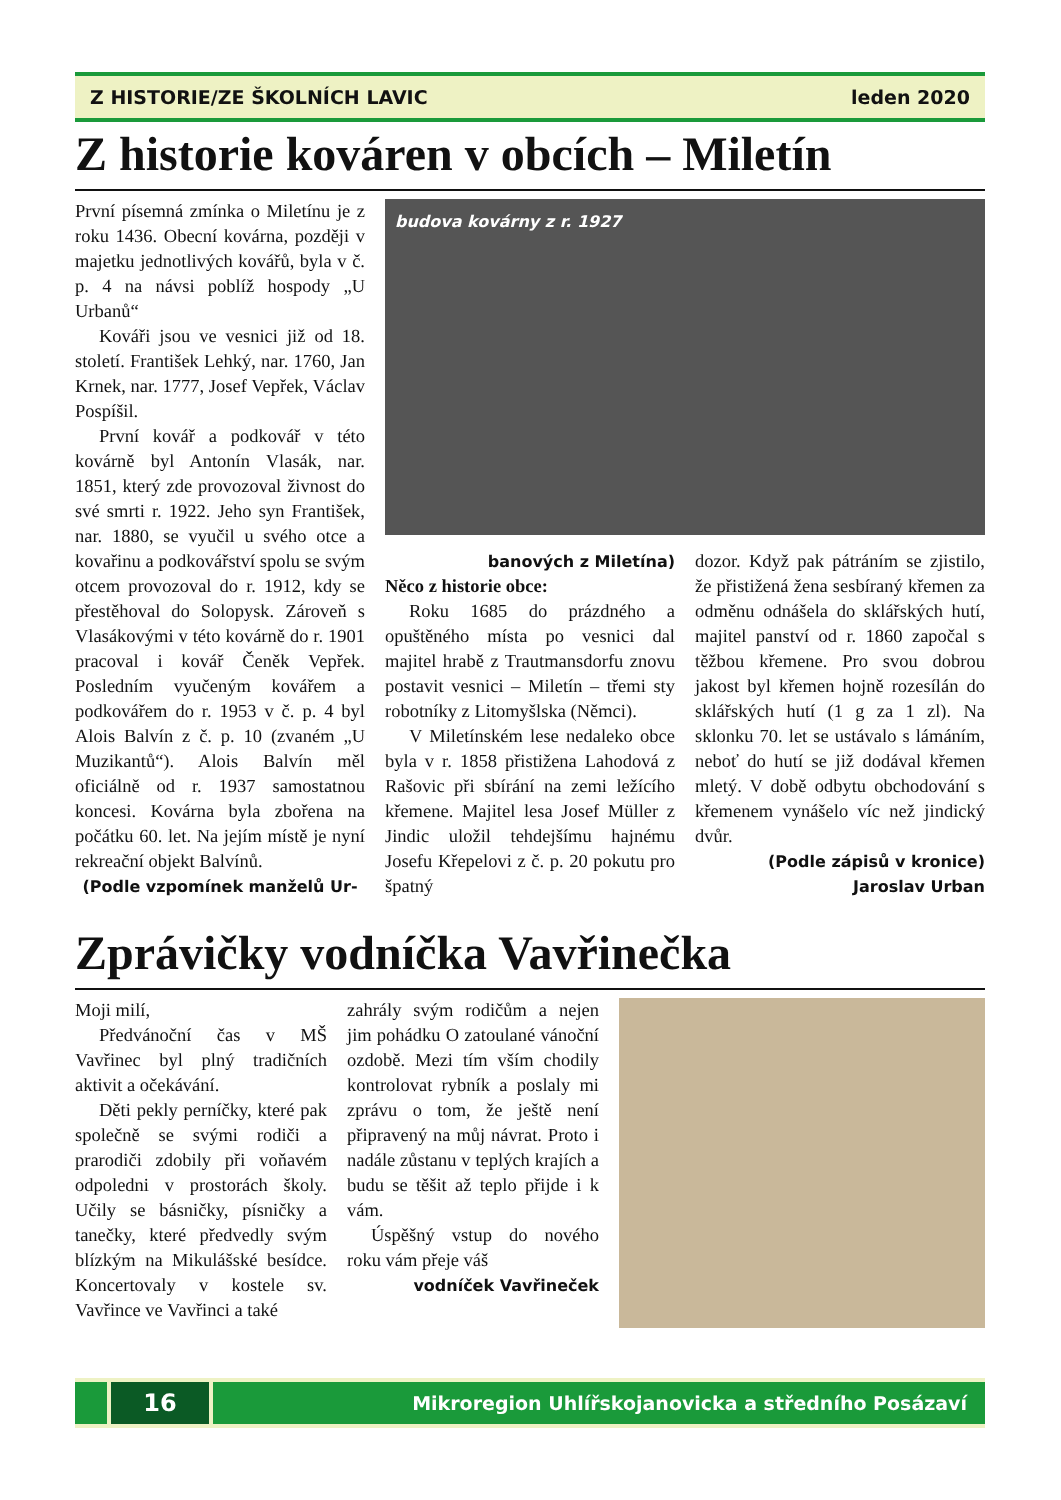Z HISTORIE/ZE ŠKOLNÍCH LAVIC leden 2020
Z historie kováren v obcích – Miletín
První písemná zmínka o Miletínu je z roku 1436. Obecní kovárna, později v majetku jednotlivých kovářů, byla v č. p. 4 na návsi poblíž hospody „U Urbanů“
Kováři jsou ve vesnici již od 18. století. František Lehký, nar. 1760, Jan Krnek, nar. 1777, Josef Vepřek, Václav Pospíšil.
První kovář a podkovář v této kovárně byl Antonín Vlasák, nar. 1851, který zde provozoval živnost do své smrti r. 1922. Jeho syn František, nar. 1880, se vyučil u svého otce a kovařinu a podkovářství spolu se svým otcem provozoval do r. 1912, kdy se přestěhoval do Solopysk. Zároveň s Vlasákovými v této kovárně do r. 1901 pracoval i kovář Čeněk Vepřek. Posledním vyučeným kovářem a podkovářem do r. 1953 v č. p. 4 byl Alois Balvín z č. p. 10 (zvaném „U Muzikantů“). Alois Balvín měl oficiálně od r. 1937 samostatnou koncesi. Kovárna byla zbořena na počátku 60. let. Na jejím místě je nyní rekreační objekt Balvínů.
(Podle vzpomínek manželů Ur-
budova kovárny z r. 1927
banových z Miletína)
Něco z historie obce:
Roku 1685 do prázdného a opuštěného místa po vesnici dal majitel hrabě z Trautmansdorfu znovu postavit vesnici – Miletín – třemi sty robotníky z Litomyšlska (Němci).
V Miletínském lese nedaleko obce byla v r. 1858 přistižena Lahodová z Rašovic při sbírání na zemi ležícího křemene. Majitel lesa Josef Müller z Jindic uložil tehdejšímu hajnému Josefu Křepelovi z č. p. 20 pokutu pro špatný
dozor. Když pak pátráním se zjistilo, že přistižená žena sesbíraný křemen za odměnu odnášela do sklářských hutí, majitel panství od r. 1860 započal s těžbou křemene. Pro svou dobrou jakost byl křemen hojně rozesílán do sklářských hutí (1 g za 1 zl). Na sklonku 70. let se ustávalo s lámáním, neboť do hutí se již dodával křemen mletý. V době odbytu obchodování s křemenem vynášelo víc než jindický dvůr.
(Podle zápisů v kronice)
Jaroslav Urban
Zprávičky vodníčka Vavřinečka
Moji milí,
Předvánoční čas v MŠ Vavřinec byl plný tradičních aktivit a očekávání.
Děti pekly perníčky, které pak společně se svými rodiči a prarodiči zdobily při voňavém odpoledni v prostorách školy. Učily se básničky, písničky a tanečky, které předvedly svým blízkým na Mikulášské besídce. Koncertovaly v kostele sv. Vavřince ve Vavřinci a také
zahrály svým rodičům a nejen jim pohádku O zatoulané vánoční ozdobě. Mezi tím vším chodily kontrolovat rybník a poslaly mi zprávu o tom, že ještě není připravený na můj návrat. Proto i nadále zůstanu v teplých krajích a budu se těšit až teplo přijde i k vám.
Úspěšný vstup do nového roku vám přeje váš
vodníček Vavřineček
16
Mikroregion Uhlířskojanovicka a středního Posázaví